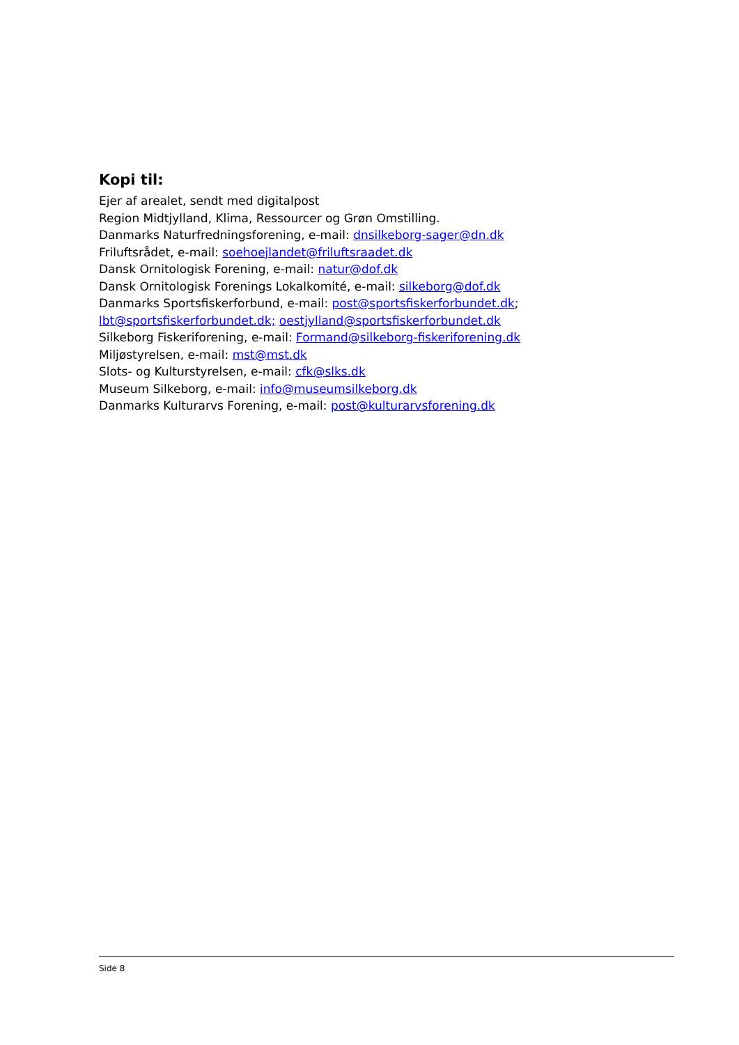Kopi til:
Ejer af arealet, sendt med digitalpost
Region Midtjylland, Klima, Ressourcer og Grøn Omstilling.
Danmarks Naturfredningsforening, e-mail: dnsilkeborg-sager@dn.dk
Friluftsrådet, e-mail: soehoejlandet@friluftsraadet.dk
Dansk Ornitologisk Forening, e-mail: natur@dof.dk
Dansk Ornitologisk Forenings Lokalkomité, e-mail: silkeborg@dof.dk
Danmarks Sportsfiskerforbund, e-mail: post@sportsfiskerforbundet.dk; lbt@sportsfiskerforbundet.dk; oestjylland@sportsfiskerforbundet.dk
Silkeborg Fiskeriforening, e-mail: Formand@silkeborg-fiskeriforening.dk
Miljøstyrelsen, e-mail: mst@mst.dk
Slots- og Kulturstyrelsen, e-mail: cfk@slks.dk
Museum Silkeborg, e-mail: info@museumsilkeborg.dk
Danmarks Kulturarvs Forening, e-mail: post@kulturarvsforening.dk
Side 8